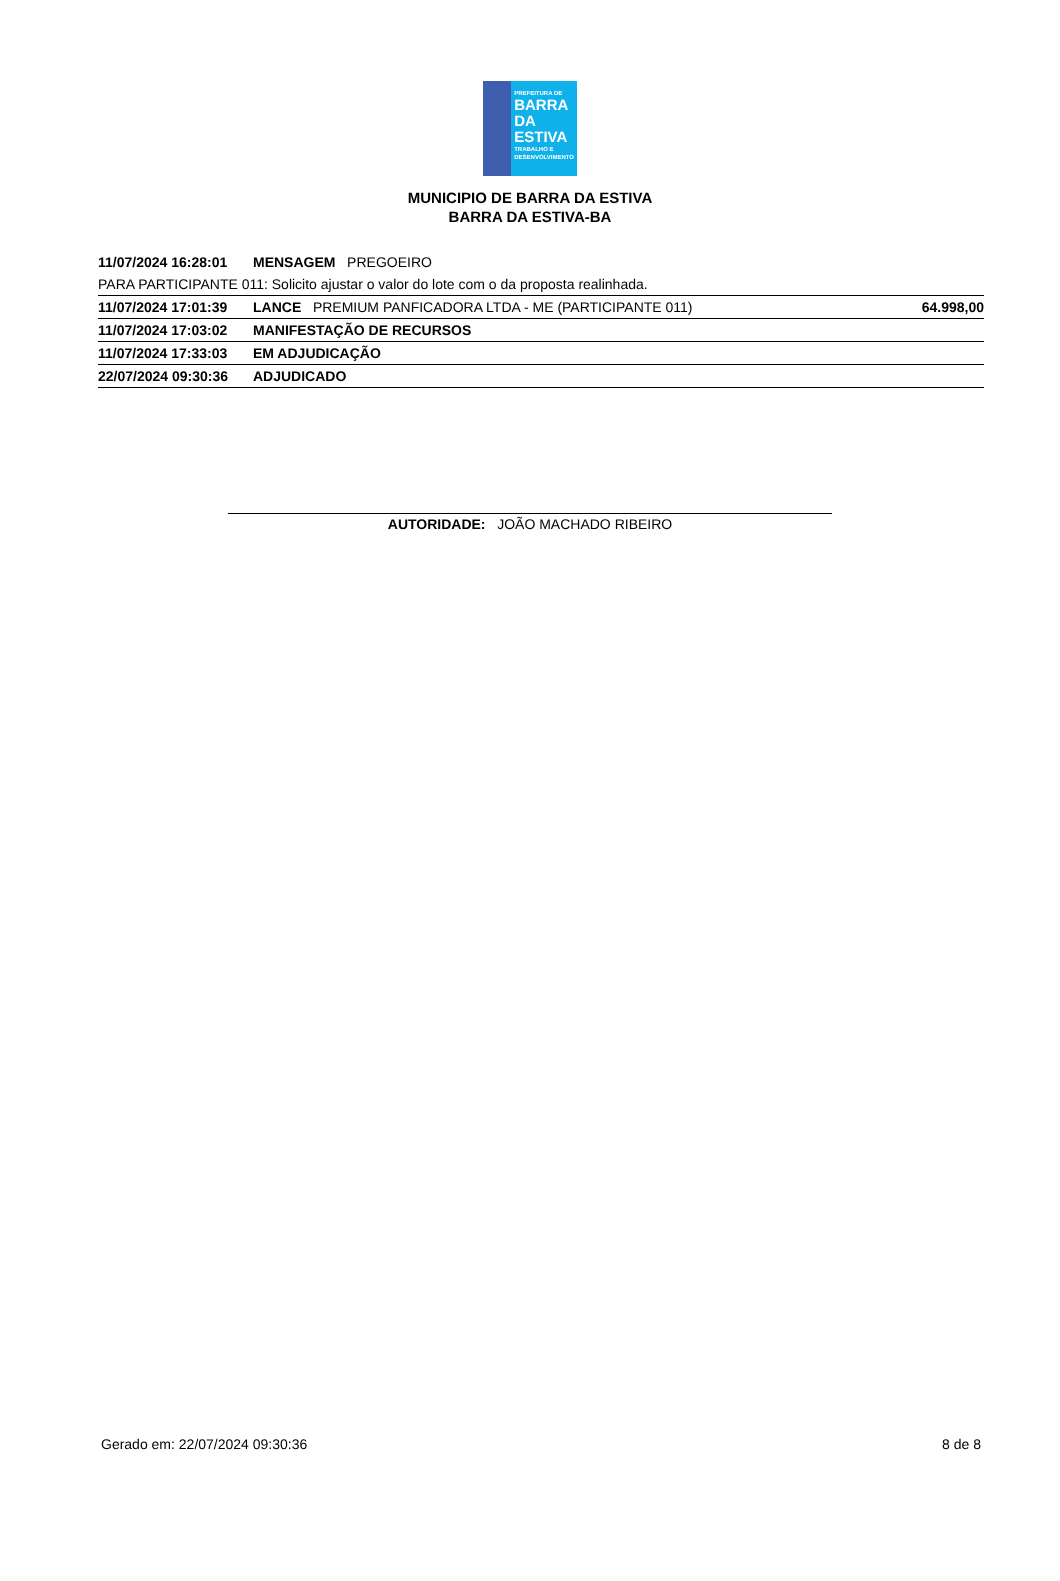PREFEITURA DE
BARRA DA
ESTIVA
TRABALHO E DESENVOLVIMENTO
MUNICIPIO DE BARRA DA ESTIVA
BARRA DA ESTIVA-BA
| 11/07/2024 16:28:01 | MENSAGEM PREGOEIRO | |
| PARA PARTICIPANTE 011: Solicito ajustar o valor do lote com o da proposta realinhada. | | |
| 11/07/2024 17:01:39 | LANCE PREMIUM PANFICADORA LTDA - ME (PARTICIPANTE 011) | 64.998,00 |
| 11/07/2024 17:03:02 | MANIFESTAÇÃO DE RECURSOS | |
| 11/07/2024 17:33:03 | EM ADJUDICAÇÃO | |
| 22/07/2024 09:30:36 | ADJUDICADO | |
AUTORIDADE: JOÃO MACHADO RIBEIRO
Gerado em: 22/07/2024 09:30:36 8 de 8